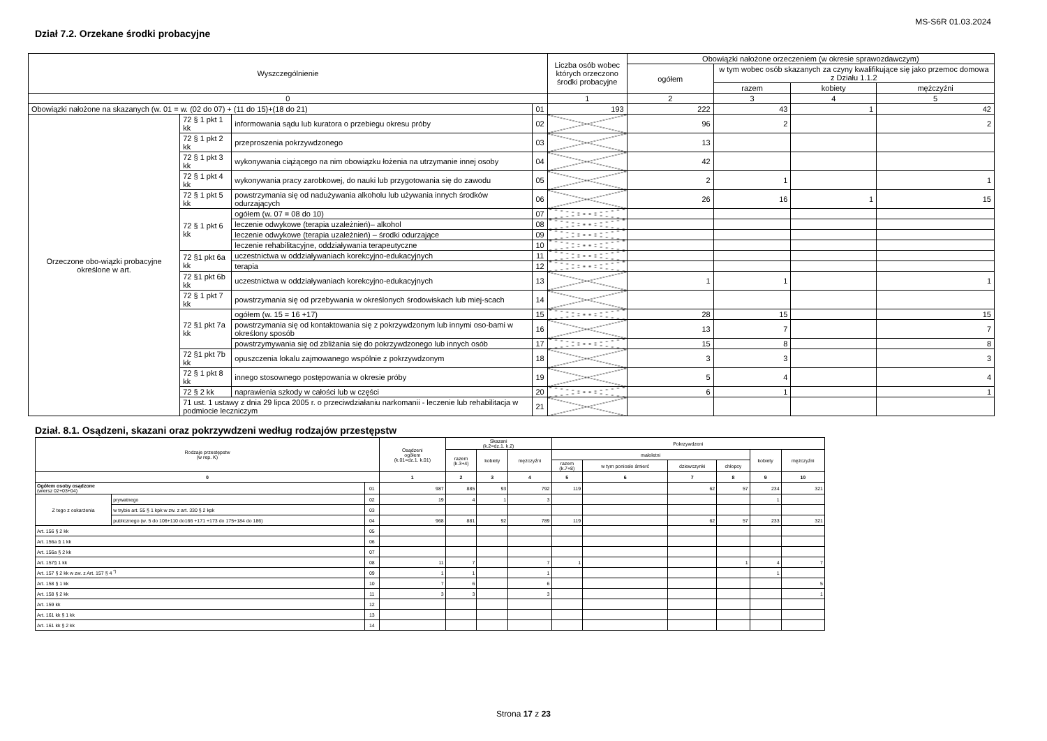MS-S6R 01.03.2024
Dział 7.2. Orzekane środki probacyjne
| Wyszczególnienie | | | | Liczba osób wobec których orzeczono środki probacyjne | Obowiązki nałożone orzeczeniem (w okresie sprawozdawczym) | | | |
| --- | --- | --- | --- | --- | --- | --- | --- | --- |
| | | | | | ogółem | w tym wobec osób skazanych za czyny kwalifikujące się jako przemoc domowa z Działu 1.1.2 | | |
| | | | | | | razem | kobiety | mężczyźni |
| 0 | | | | 1 | 2 | 3 | 4 | 5 |
| Obowiązki nałożone na skazanych (w. 01 = w. (02 do 07) + (11 do 15)+(18 do 21) | | | 01 | 193 | 222 | 43 | 1 | 42 |
| Orzeczone obo-wiązki probacyjne określone w art. | 72 § 1 pkt 1 kk | informowania sądu lub kuratora o przebiegu okresu próby | 02 | | 96 | 2 | | 2 |
| | 72 § 1 pkt 2 kk | przeproszenia pokrzywdzonego | 03 | | 13 | | | |
| | 72 § 1 pkt 3 kk | wykonywania ciążącego na nim obowiązku łożenia na utrzymanie innej osoby | 04 | | 42 | | | |
| | 72 § 1 pkt 4 kk | wykonywania pracy zarobkowej, do nauki lub przygotowania się do zawodu | 05 | | 2 | 1 | | 1 |
| | 72 § 1 pkt 5 kk | powstrzymania się od nadużywania alkoholu lub używania innych środków odurzających | 06 | | 26 | 16 | 1 | 15 |
| | 72 § 1 pkt 6 kk | ogółem (w. 07 = 08 do 10) | 07 | | | | | |
| | | leczenie odwykowe (terapia uzależnień)– alkohol | 08 | | | | | |
| | | leczenie odwykowe (terapia uzależnień) – środki odurzające | 09 | | | | | |
| | | leczenie rehabilitacyjne, oddziaływania terapeutyczne | 10 | | | | | |
| | 72 §1 pkt 6a kk | uczestnictwa w oddziaływaniach korekcyjno-edukacyjnych | 11 | | | | | |
| | | terapia | 12 | | | | | |
| | 72 §1 pkt 6b kk | uczestnictwa w oddziaływaniach korekcyjno-edukacyjnych | 13 | | 1 | 1 | | 1 |
| | 72 § 1 pkt 7 kk | powstrzymania się od przebywania w określonych środowiskach lub miej-scach | 14 | | | | | |
| | 72 §1 pkt 7a kk | ogółem (w. 15 = 16 +17) | 15 | | 28 | 15 | | 15 |
| | | powstrzymania się od kontaktowania się z pokrzywdzonym lub innymi oso-bami w określony sposób | 16 | | 13 | 7 | | 7 |
| | | powstrzymywania się od zbliżania się do pokrzywdzonego lub innych osób | 17 | | 15 | 8 | | 8 |
| | 72 §1 pkt 7b kk | opuszczenia lokalu zajmowanego wspólnie z pokrzywdzonym | 18 | | 3 | 3 | | 3 |
| | 72 § 1 pkt 8 kk | innego stosownego postępowania w okresie próby | 19 | | 5 | 4 | | 4 |
| | 72 § 2 kk | naprawienia szkody w całości lub w części | 20 | | 6 | 1 | | 1 |
| | 71 ust. 1 ustawy z dnia 29 lipca 2005 r. o przeciwdziałaniu narkomanii - leczenie lub rehabilitacja w podmiocie leczniczym | | 21 | | | | | |
Dział. 8.1. Osądzeni, skazani oraz pokrzywdzeni według rodzajów przestępstw
| Rodzaje przestępstw (w rep. K) | | | Osądzeni ogółem (k.01=dz.1. k.01) | Skazani (k.2=dz.1. k.2) | | | Pokrzywdzeni | | | | | |
| --- | --- | --- | --- | --- | --- | --- | --- | --- | --- | --- | --- | --- |
| | | | | razem (k.3+4) | kobiety | mężczyźni | małoletni | | | | kobiety | mężczyźni |
| | | | | | | | razem (k.7+8) | w tym poniosło śmierć | dziewczynki | chłopcy | | |
| 0 | | | 1 | 2 | 3 | 4 | 5 | 6 | 7 | 8 | 9 | 10 |
| Ogółem osoby osądzone (wiersz 02+03+04) | | 01 | 987 | 885 | 93 | 792 | 119 | | 62 | 57 | 234 | 321 |
| Z tego z oskarżenia | prywatnego | 02 | 19 | 4 | 1 | 3 | | | | | 1 | |
| | w trybie art. 55 § 1 kpk w zw. z art. 330 § 2 kpk | 03 | | | | | | | | | | |
| | publicznego (w. 5 do 106+110 do166 +171 +173 do 175+184 do 186) | 04 | 968 | 881 | 92 | 789 | 119 | | 62 | 57 | 233 | 321 |
| Art. 156 § 2 kk | | 05 | | | | | | | | | | |
| Art. 156a § 1 kk | | 06 | | | | | | | | | | |
| Art. 156a § 2 kk | | 07 | | | | | | | | | | |
| Art. 157§ 1 kk | | 08 | 11 | 7 | | 7 | 1 | | | 1 | 4 | 7 |
| Art. 157 § 2 kk w zw. z Art. 157 § 4 <sup>*)</sup> | | 09 | 1 | 1 | | 1 | | | | | 1 | |
| Art. 158 § 1 kk | | 10 | 7 | 6 | | 6 | | | | | | 5 |
| Art. 158 § 2 kk | | 11 | 3 | 3 | | 3 | | | | | | 1 |
| Art. 159 kk | | 12 | | | | | | | | | | |
| Art. 161 kk § 1 kk | | 13 | | | | | | | | | | |
| Art. 161 kk § 2 kk | | 14 | | | | | | | | | | |
Strona 17 z 23